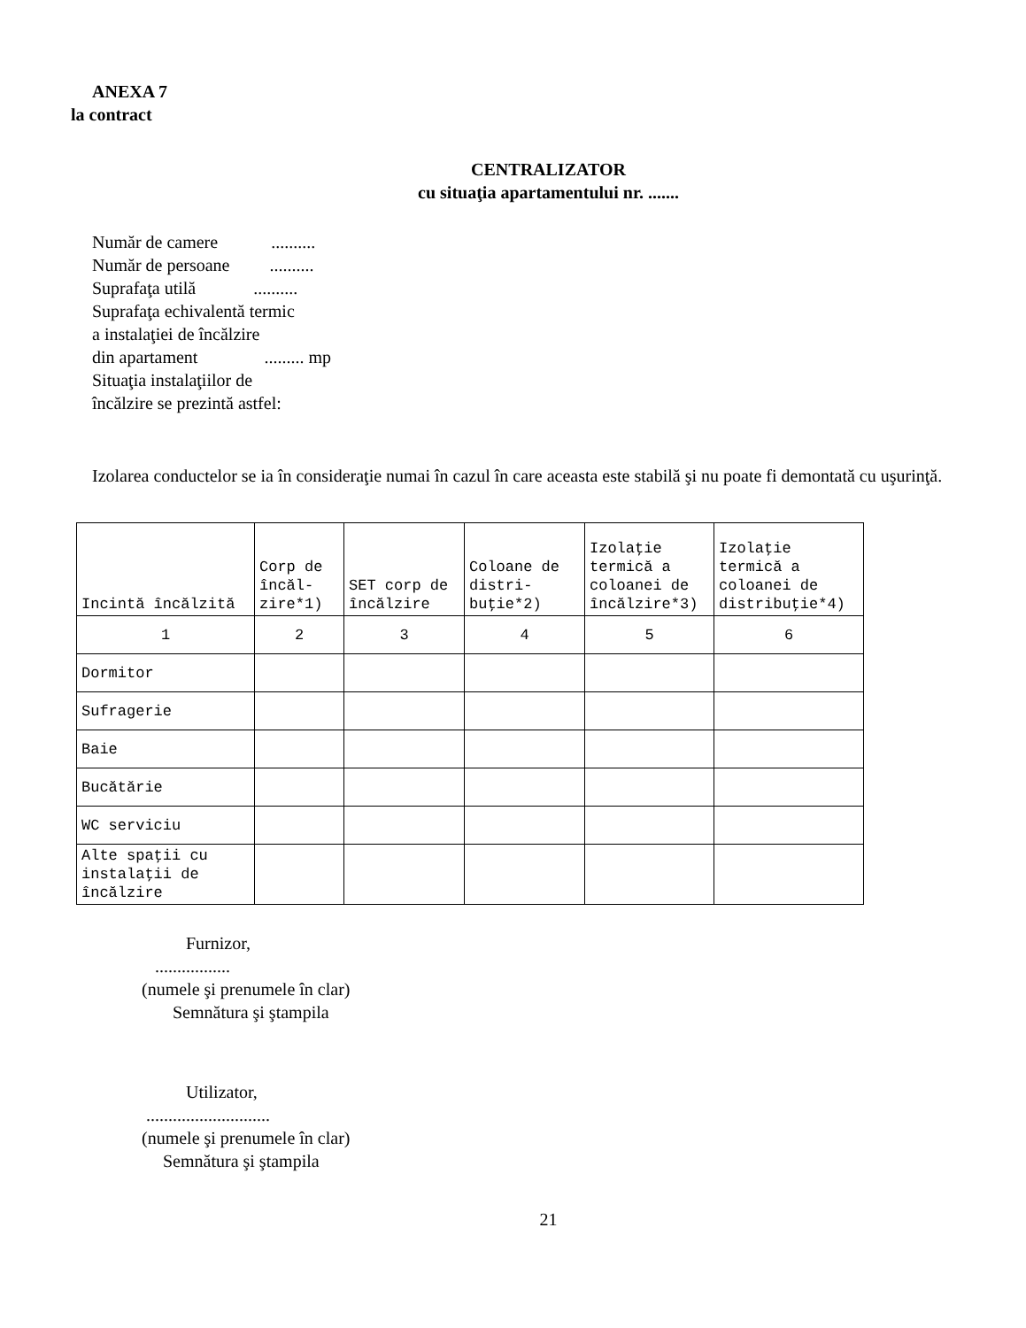ANEXA 7
la contract
CENTRALIZATOR
cu situaţia apartamentului nr. .......
Număr de camere ..........
Număr de persoane ..........
Suprafaţa utilă ..........
Suprafaţa echivalentă termic
a instalaţiei de încălzire
din apartament ......... mp
Situaţia instalaţiilor de
încălzire se prezintă astfel:
Izolarea conductelor se ia în consideraţie numai în cazul în care aceasta este stabilă şi nu poate fi demontată cu uşurinţă.
| Incintă încălzită | Corp de încăl-zire*1) | SET corp de încălzire | Coloane de distri-buţie*2) | Izolaţie termică a coloanei de încălzire*3) | Izolaţie termică a coloanei de distribuţie*4) |
| 1 | 2 | 3 | 4 | 5 | 6 |
| Dormitor | | | | | |
| Sufragerie | | | | | |
| Baie | | | | | |
| Bucătărie | | | | | |
| WC serviciu | | | | | |
| Alte spaţii cu instalaţii de încălzire | | | | | |
Furnizor,
.................
(numele şi prenumele în clar)
Semnătura şi ştampila
Utilizator,
............................
(numele şi prenumele în clar)
Semnătura şi ştampila
21